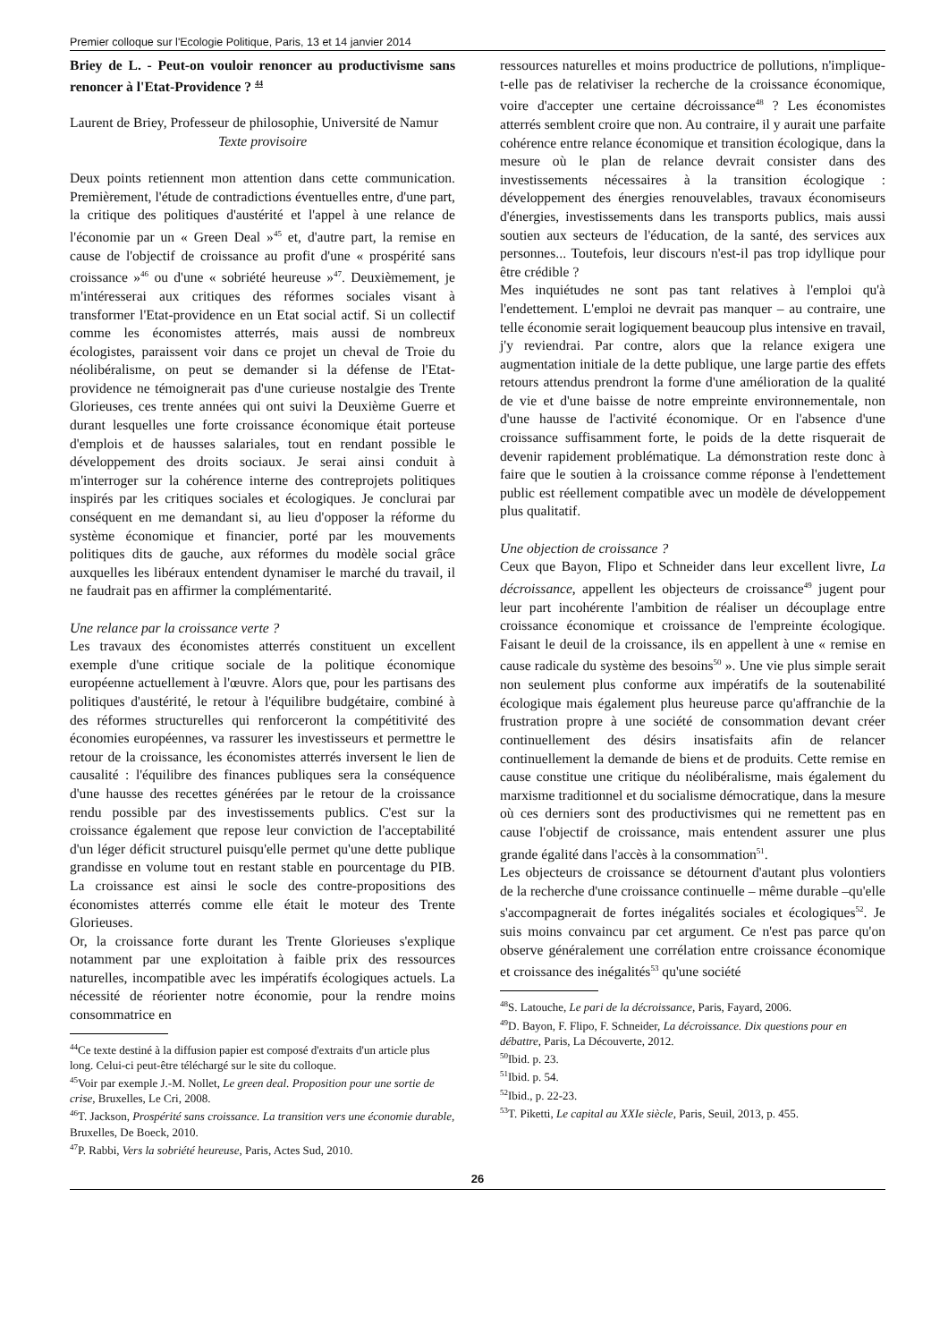Premier colloque sur l'Ecologie Politique, Paris, 13 et 14 janvier 2014
Briey de L. - Peut-on vouloir renoncer au productivisme sans renoncer à l'Etat-Providence ? <sup>44</sup>
Laurent de Briey, Professeur de philosophie, Université de Namur
Texte provisoire
Deux points retiennent mon attention dans cette communication. Premièrement, l'étude de contradictions éventuelles entre, d'une part, la critique des politiques d'austérité et l'appel à une relance de l'économie par un « Green Deal »<sup>45</sup> et, d'autre part, la remise en cause de l'objectif de croissance au profit d'une « prospérité sans croissance »<sup>46</sup> ou d'une « sobriété heureuse »<sup>47</sup>. Deuxièmement, je m'intéresserai aux critiques des réformes sociales visant à transformer l'Etat-providence en un Etat social actif. Si un collectif comme les économistes atterrés, mais aussi de nombreux écologistes, paraissent voir dans ce projet un cheval de Troie du néolibéralisme, on peut se demander si la défense de l'Etat-providence ne témoignerait pas d'une curieuse nostalgie des Trente Glorieuses, ces trente années qui ont suivi la Deuxième Guerre et durant lesquelles une forte croissance économique était porteuse d'emplois et de hausses salariales, tout en rendant possible le développement des droits sociaux. Je serai ainsi conduit à m'interroger sur la cohérence interne des contreprojets politiques inspirés par les critiques sociales et écologiques. Je conclurai par conséquent en me demandant si, au lieu d'opposer la réforme du système économique et financier, porté par les mouvements politiques dits de gauche, aux réformes du modèle social grâce auxquelles les libéraux entendent dynamiser le marché du travail, il ne faudrait pas en affirmer la complémentarité.
Une relance par la croissance verte ?
Les travaux des économistes atterrés constituent un excellent exemple d'une critique sociale de la politique économique européenne actuellement à l'œuvre. Alors que, pour les partisans des politiques d'austérité, le retour à l'équilibre budgétaire, combiné à des réformes structurelles qui renforceront la compétitivité des économies européennes, va rassurer les investisseurs et permettre le retour de la croissance, les économistes atterrés inversent le lien de causalité : l'équilibre des finances publiques sera la conséquence d'une hausse des recettes générées par le retour de la croissance rendu possible par des investissements publics. C'est sur la croissance également que repose leur conviction de l'acceptabilité d'un léger déficit structurel puisqu'elle permet qu'une dette publique grandisse en volume tout en restant stable en pourcentage du PIB. La croissance est ainsi le socle des contre-propositions des économistes atterrés comme elle était le moteur des Trente Glorieuses.
Or, la croissance forte durant les Trente Glorieuses s'explique notamment par une exploitation à faible prix des ressources naturelles, incompatible avec les impératifs écologiques actuels. La nécessité de réorienter notre économie, pour la rendre moins consommatrice en
<sup>44</sup> Ce texte destiné à la diffusion papier est composé d'extraits d'un article plus long. Celui-ci peut-être téléchargé sur le site du colloque.
<sup>45</sup> Voir par exemple J.-M. Nollet, Le green deal. Proposition pour une sortie de crise, Bruxelles, Le Cri, 2008.
<sup>46</sup> T. Jackson, Prospérité sans croissance. La transition vers une économie durable, Bruxelles, De Boeck, 2010.
<sup>47</sup>P. Rabbi, Vers la sobriété heureuse, Paris, Actes Sud, 2010.
ressources naturelles et moins productrice de pollutions, n'implique-t-elle pas de relativiser la recherche de la croissance économique, voire d'accepter une certaine décroissance<sup>48</sup> ? Les économistes atterrés semblent croire que non. Au contraire, il y aurait une parfaite cohérence entre relance économique et transition écologique, dans la mesure où le plan de relance devrait consister dans des investissements nécessaires à la transition écologique : développement des énergies renouvelables, travaux économiseurs d'énergies, investissements dans les transports publics, mais aussi soutien aux secteurs de l'éducation, de la santé, des services aux personnes... Toutefois, leur discours n'est-il pas trop idyllique pour être crédible ?
Mes inquiétudes ne sont pas tant relatives à l'emploi qu'à l'endettement. L'emploi ne devrait pas manquer – au contraire, une telle économie serait logiquement beaucoup plus intensive en travail, j'y reviendrai. Par contre, alors que la relance exigera une augmentation initiale de la dette publique, une large partie des effets retours attendus prendront la forme d'une amélioration de la qualité de vie et d'une baisse de notre empreinte environnementale, non d'une hausse de l'activité économique. Or en l'absence d'une croissance suffisamment forte, le poids de la dette risquerait de devenir rapidement problématique. La démonstration reste donc à faire que le soutien à la croissance comme réponse à l'endettement public est réellement compatible avec un modèle de développement plus qualitatif.
Une objection de croissance ?
Ceux que Bayon, Flipo et Schneider dans leur excellent livre, La décroissance, appellent les objecteurs de croissance<sup>49</sup> jugent pour leur part incohérente l'ambition de réaliser un découplage entre croissance économique et croissance de l'empreinte écologique. Faisant le deuil de la croissance, ils en appellent à une « remise en cause radicale du système des besoins<sup>50</sup> ». Une vie plus simple serait non seulement plus conforme aux impératifs de la soutenabilité écologique mais également plus heureuse parce qu'affranchie de la frustration propre à une société de consommation devant créer continuellement des désirs insatisfaits afin de relancer continuellement la demande de biens et de produits. Cette remise en cause constitue une critique du néolibéralisme, mais également du marxisme traditionnel et du socialisme démocratique, dans la mesure où ces derniers sont des productivismes qui ne remettent pas en cause l'objectif de croissance, mais entendent assurer une plus grande égalité dans l'accès à la consommation<sup>51</sup>.
Les objecteurs de croissance se détournent d'autant plus volontiers de la recherche d'une croissance continuelle – même durable –qu'elle s'accompagnerait de fortes inégalités sociales et écologiques<sup>52</sup>. Je suis moins convaincu par cet argument. Ce n'est pas parce qu'on observe généralement une corrélation entre croissance économique et croissance des inégalités<sup>53</sup> qu'une société
<sup>48</sup>S. Latouche, Le pari de la décroissance, Paris, Fayard, 2006.
<sup>49</sup> D. Bayon, F. Flipo, F. Schneider, La décroissance. Dix questions pour en débattre, Paris, La Découverte, 2012.
<sup>50</sup> Ibid. p. 23.
<sup>51</sup> Ibid. p. 54.
<sup>52</sup> Ibid., p. 22-23.
<sup>53</sup> T. Piketti, Le capital au XXIe siècle, Paris, Seuil, 2013, p. 455.
26